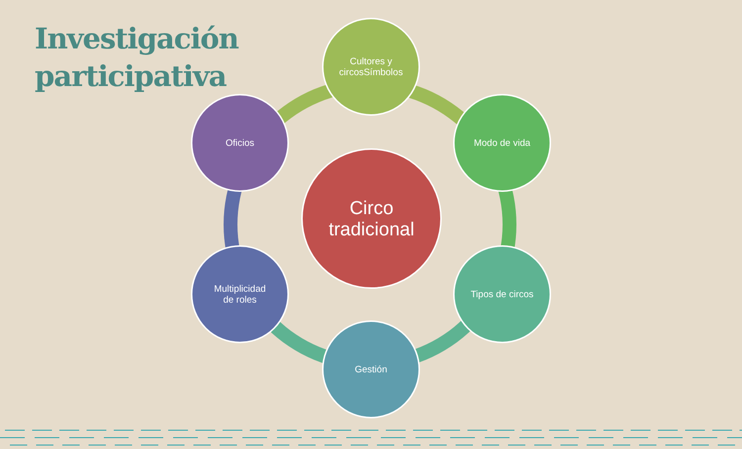Investigación
participativa
Circo
tradicional
Cultores y
circosSímbolos
Modo de vida
Tipos de circos
Gestión
Multiplicidad
de roles
Oficios